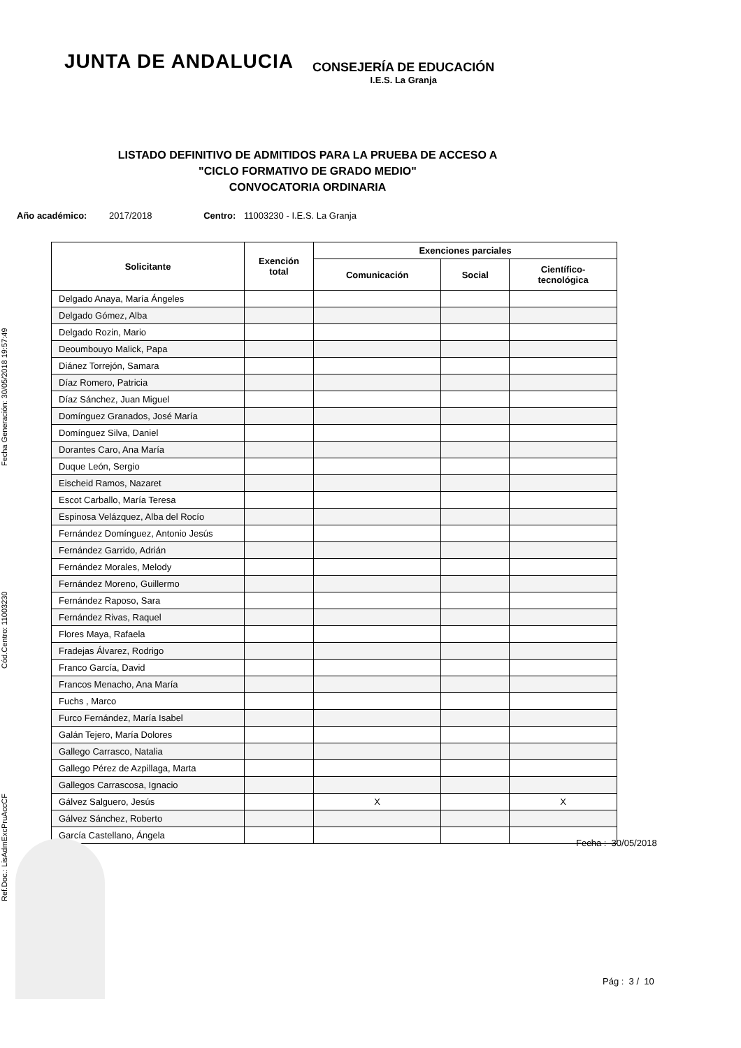Ref.Doc.: LisAdmExcPruAccCF Cód.Centro: 11003230 Fecha Generación: 30/05/2018 19:57:49
JUNTA DE ANDALUCIA
CONSEJERÍA DE EDUCACIÓN
I.E.S. La Granja
LISTADO DEFINITIVO DE ADMITIDOS PARA LA PRUEBA DE ACCESO A
"CICLO FORMATIVO DE GRADO MEDIO"
CONVOCATORIA ORDINARIA
Año académico: 2017/2018 Centro: 11003230 - I.E.S. La Granja
| Solicitante | Exención total | Exenciones parciales | | |
| --- | --- | --- | --- | --- |
| | | Comunicación | Social | Científico- tecnológica |
| Delgado Anaya, María Ángeles | | | | |
| Delgado Gómez, Alba | | | | |
| Delgado Rozin, Mario | | | | |
| Deoumbouyo Malick, Papa | | | | |
| Diánez Torrejón, Samara | | | | |
| Díaz Romero, Patricia | | | | |
| Díaz Sánchez, Juan Miguel | | | | |
| Domínguez Granados, José María | | | | |
| Domínguez Silva, Daniel | | | | |
| Dorantes Caro, Ana María | | | | |
| Duque León, Sergio | | | | |
| Eischeid Ramos, Nazaret | | | | |
| Escot Carballo, María Teresa | | | | |
| Espinosa Velázquez, Alba del Rocío | | | | |
| Fernández Domínguez, Antonio Jesús | | | | |
| Fernández Garrido, Adrián | | | | |
| Fernández Morales, Melody | | | | |
| Fernández Moreno, Guillermo | | | | |
| Fernández Raposo, Sara | | | | |
| Fernández Rivas, Raquel | | | | |
| Flores Maya, Rafaela | | | | |
| Fradejas Álvarez, Rodrigo | | | | |
| Franco García, David | | | | |
| Francos Menacho, Ana María | | | | |
| Fuchs , Marco | | | | |
| Furco Fernández, María Isabel | | | | |
| Galán Tejero, María Dolores | | | | |
| Gallego Carrasco, Natalia | | | | |
| Gallego Pérez de Azpillaga, Marta | | | | |
| Gallegos Carrascosa, Ignacio | | | | |
| Gálvez Salguero, Jesús | | X | | X |
| Gálvez Sánchez, Roberto | | | | |
| García Castellano, Ángela | | | | |
Fecha : 30/05/2018
Pág : 3 / 10